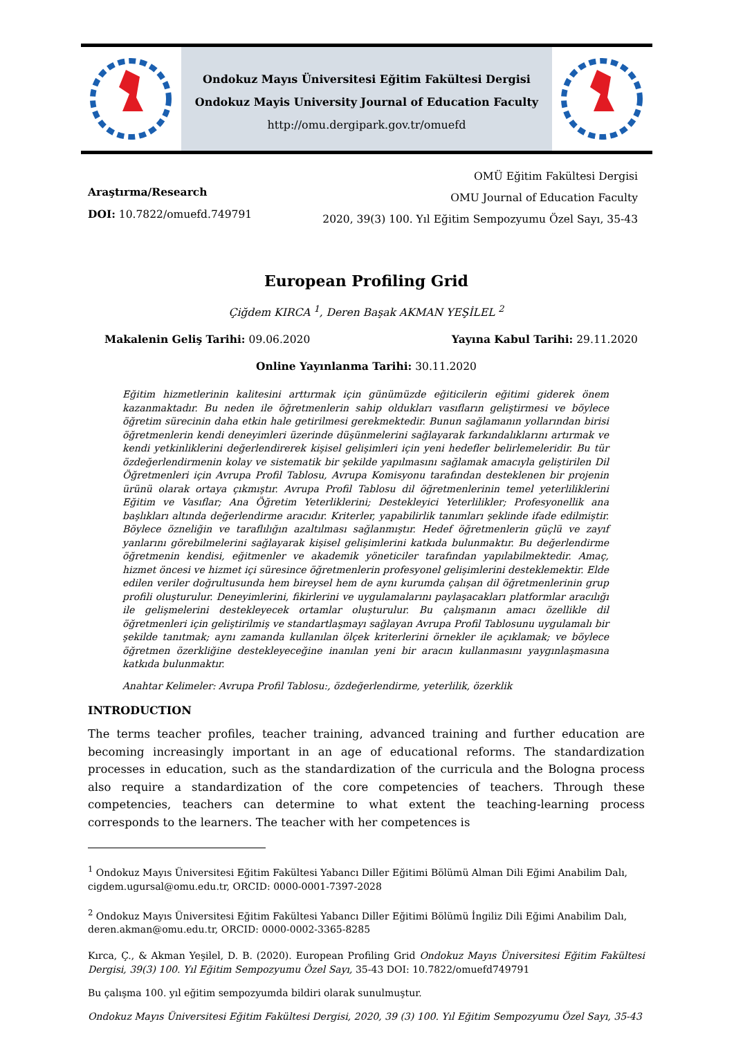Ondokuz Mayıs Üniversitesi Eğitim Fakültesi Dergisi
Ondokuz Mayis University Journal of Education Faculty
http://omu.dergipark.gov.tr/omuefd
Araştırma/Research
DOI: 10.7822/omuefd.749791
OMÜ Eğitim Fakültesi Dergisi
OMU Journal of Education Faculty
2020, 39(3) 100. Yıl Eğitim Sempozyumu Özel Sayı, 35-43
European Profiling Grid
Çiğdem KIRCA <sup>1</sup>, Deren Başak AKMAN YEŞİLEL <sup>2</sup>
Makalenin Geliş Tarihi: 09.06.2020 Yayına Kabul Tarihi: 29.11.2020
Online Yayınlanma Tarihi: 30.11.2020
Eğitim hizmetlerinin kalitesini arttırmak için günümüzde eğiticilerin eğitimi giderek önem kazanmaktadır. Bu neden ile öğretmenlerin sahip oldukları vasıfların geliştirmesi ve böylece öğretim sürecinin daha etkin hale getirilmesi gerekmektedir. Bunun sağlamanın yollarından birisi öğretmenlerin kendi deneyimleri üzerinde düşünmelerini sağlayarak farkındalıklarını artırmak ve kendi yetkinliklerini değerlendirerek kişisel gelişimleri için yeni hedefler belirlemeleridir. Bu tür özdeğerlendirmenin kolay ve sistematik bir şekilde yapılmasını sağlamak amacıyla geliştirilen Dil Öğretmenleri için Avrupa Profil Tablosu, Avrupa Komisyonu tarafından desteklenen bir projenin ürünü olarak ortaya çıkmıştır. Avrupa Profil Tablosu dil öğretmenlerinin temel yeterliliklerini Eğitim ve Vasıflar; Ana Öğretim Yeterliklerini; Destekleyici Yeterlilikler; Profesyonellik ana başlıkları altında değerlendirme aracıdır. Kriterler, yapabilirlik tanımları şeklinde ifade edilmiştir. Böylece özneliğin ve taraflılığın azaltılması sağlanmıştır. Hedef öğretmenlerin güçlü ve zayıf yanlarını görebilmelerini sağlayarak kişisel gelişimlerini katkıda bulunmaktır. Bu değerlendirme öğretmenin kendisi, eğitmenler ve akademik yöneticiler tarafından yapılabilmektedir. Amaç, hizmet öncesi ve hizmet içi süresince öğretmenlerin profesyonel gelişimlerini desteklemektir. Elde edilen veriler doğrultusunda hem bireysel hem de aynı kurumda çalışan dil öğretmenlerinin grup profili oluşturulur. Deneyimlerini, fikirlerini ve uygulamalarını paylaşacakları platformlar aracılığı ile gelişmelerini destekleyecek ortamlar oluşturulur. Bu çalışmanın amacı özellikle dil öğretmenleri için geliştirilmiş ve standartlaşmayı sağlayan Avrupa Profil Tablosunu uygulamalı bir şekilde tanıtmak; aynı zamanda kullanılan ölçek kriterlerini örnekler ile açıklamak; ve böylece öğretmen özerkliğine destekleyeceğine inanılan yeni bir aracın kullanmasını yaygınlaşmasına katkıda bulunmaktır.
Anahtar Kelimeler: Avrupa Profil Tablosu:, özdeğerlendirme, yeterlilik, özerklik
INTRODUCTION
The terms teacher profiles, teacher training, advanced training and further education are becoming increasingly important in an age of educational reforms. The standardization processes in education, such as the standardization of the curricula and the Bologna process also require a standardization of the core competencies of teachers. Through these competencies, teachers can determine to what extent the teaching-learning process corresponds to the learners. The teacher with her competences is
<sup>1</sup> Ondokuz Mayıs Üniversitesi Eğitim Fakültesi Yabancı Diller Eğitimi Bölümü Alman Dili Eğimi Anabilim Dalı, cigdem.ugursal@omu.edu.tr, ORCID: 0000-0001-7397-2028
<sup>2</sup> Ondokuz Mayıs Üniversitesi Eğitim Fakültesi Yabancı Diller Eğitimi Bölümü İngiliz Dili Eğimi Anabilim Dalı, deren.akman@omu.edu.tr, ORCID: 0000-0002-3365-8285
Kırca, Ç., & Akman Yeşilel, D. B. (2020). European Profiling Grid Ondokuz Mayıs Üniversitesi Eğitim Fakültesi Dergisi, 39(3) 100. Yıl Eğitim Sempozyumu Özel Sayı, 35-43 DOI: 10.7822/omuefd749791
Bu çalışma 100. yıl eğitim sempozyumda bildiri olarak sunulmuştur.
Ondokuz Mayıs Üniversitesi Eğitim Fakültesi Dergisi, 2020, 39 (3) 100. Yıl Eğitim Sempozyumu Özel Sayı, 35-43